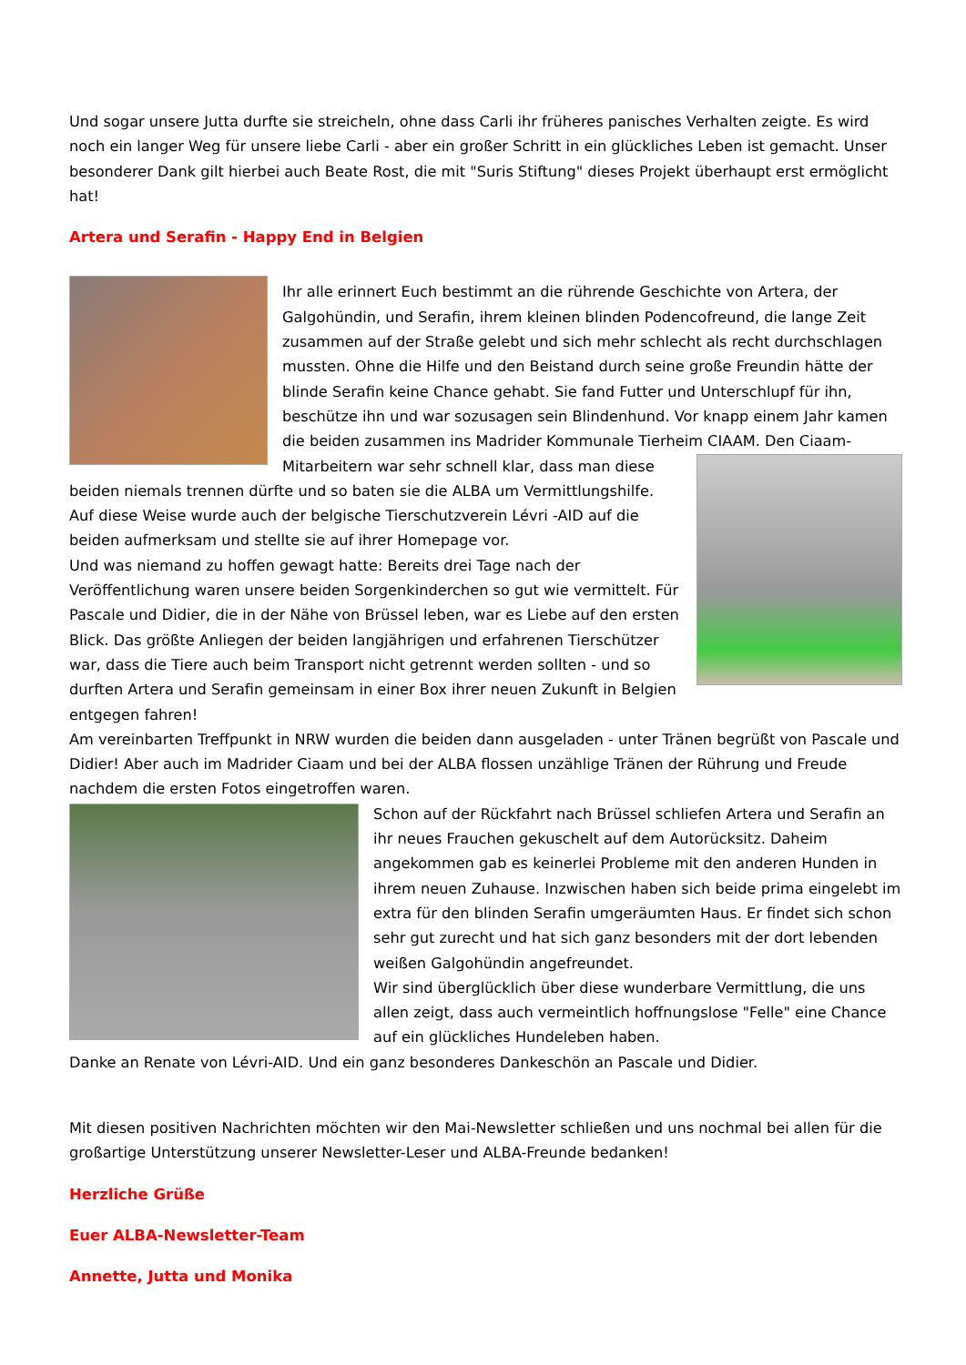Und sogar unsere Jutta durfte sie streicheln, ohne dass Carli ihr früheres panisches Verhalten zeigte. Es wird noch ein langer Weg für unsere liebe Carli - aber ein großer Schritt in ein glückliches Leben ist gemacht. Unser besonderer Dank gilt hierbei auch Beate Rost, die mit "Suris Stiftung" dieses Projekt überhaupt erst ermöglicht hat!
Artera und Serafin - Happy End in Belgien
Ihr alle erinnert Euch bestimmt an die rührende Geschichte von Artera, der Galgohündin, und Serafin, ihrem kleinen blinden Podencofreund, die lange Zeit zusammen auf der Straße gelebt und sich mehr schlecht als recht durchschlagen mussten. Ohne die Hilfe und den Beistand durch seine große Freundin hätte der blinde Serafin keine Chance gehabt. Sie fand Futter und Unterschlupf für ihn, beschütze ihn und war sozusagen sein Blindenhund. Vor knapp einem Jahr kamen die beiden zusammen ins Madrider Kommunale Tierheim CIAAM. Den Ciaam-Mitarbeitern war sehr schnell klar, dass man diese beiden niemals trennen dürfte und so baten sie die ALBA um Vermittlungshilfe. Auf diese Weise wurde auch der belgische Tierschutzverein Lévri -AID auf die beiden aufmerksam und stellte sie auf ihrer Homepage vor.
Und was niemand zu hoffen gewagt hatte: Bereits drei Tage nach der Veröffentlichung waren unsere beiden Sorgenkinderchen so gut wie vermittelt. Für Pascale und Didier, die in der Nähe von Brüssel leben, war es Liebe auf den ersten Blick. Das größte Anliegen der beiden langjährigen und erfahrenen Tierschützer war, dass die Tiere auch beim Transport nicht getrennt werden sollten - und so durften Artera und Serafin gemeinsam in einer Box ihrer neuen Zukunft in Belgien entgegen fahren!
Am vereinbarten Treffpunkt in NRW wurden die beiden dann ausgeladen - unter Tränen begrüßt von Pascale und Didier! Aber auch im Madrider Ciaam und bei der ALBA flossen unzählige Tränen der Rührung und Freude nachdem die ersten Fotos eingetroffen waren.
Schon auf der Rückfahrt nach Brüssel schliefen Artera und Serafin an ihr neues Frauchen gekuschelt auf dem Autorücksitz. Daheim angekommen gab es keinerlei Probleme mit den anderen Hunden in ihrem neuen Zuhause. Inzwischen haben sich beide prima eingelebt im extra für den blinden Serafin umgeräumten Haus. Er findet sich schon sehr gut zurecht und hat sich ganz besonders mit der dort lebenden weißen Galgohündin angefreundet.
Wir sind überglücklich über diese wunderbare Vermittlung, die uns allen zeigt, dass auch vermeintlich hoffnungslose "Felle" eine Chance auf ein glückliches Hundeleben haben.
Danke an Renate von Lévri-AID. Und ein ganz besonderes Dankeschön an Pascale und Didier.
Mit diesen positiven Nachrichten möchten wir den Mai-Newsletter schließen und uns nochmal bei allen für die großartige Unterstützung unserer Newsletter-Leser und ALBA-Freunde bedanken!
Herzliche Grüße
Euer ALBA-Newsletter-Team
Annette, Jutta und Monika